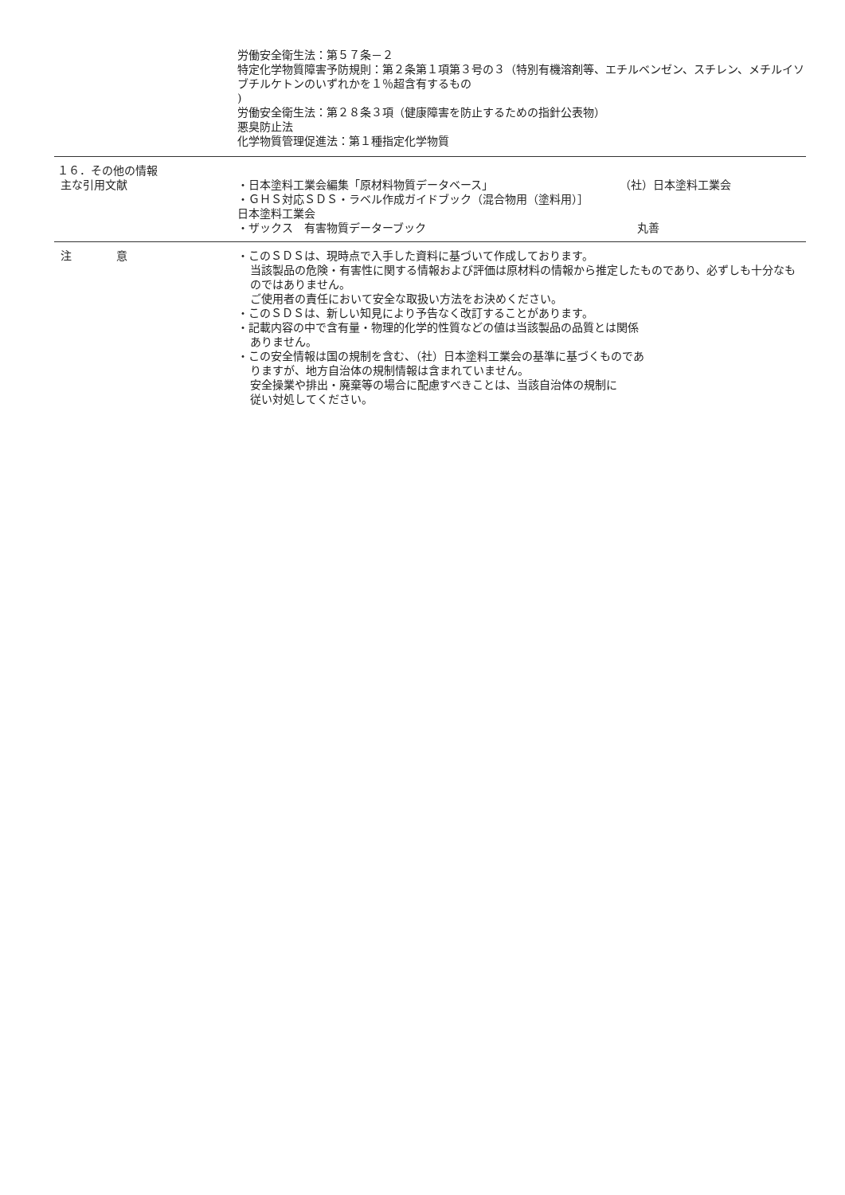労働安全衛生法：第５７条－２
特定化学物質障害予防規則：第２条第１項第３号の３（特別有機溶剤等、エチルベンゼン、スチレン、メチルイソブチルケトンのいずれかを１％超含有するもの
)
労働安全衛生法：第２８条３項（健康障害を防止するための指針公表物）
悪臭防止法
化学物質管理促進法：第１種指定化学物質
１６．その他の情報
主な引用文献
・日本塗料工業会編集「原材料物質データベース」 （社）日本塗料工業会
・ＧＨＳ対応ＳＤＳ・ラベル作成ガイドブック（混合物用（塗料用）］
日本塗料工業会
・ザックス　有害物質データーブック 丸善
注　　　　意 ・このＳＤＳは、現時点で入手した資料に基づいて作成しております。
当該製品の危険・有害性に関する情報および評価は原材料の情報から推定したものであり、必ずしも十分なものではありません。
ご使用者の責任において安全な取扱い方法をお決めください。
・このＳＤＳは、新しい知見により予告なく改訂することがあります。
・記載内容の中で含有量・物理的化学的性質などの値は当該製品の品質とは関係
ありません。
・この安全情報は国の規制を含む、（社）日本塗料工業会の基準に基づくものであ
りますが、地方自治体の規制情報は含まれていません。
安全操業や排出・廃棄等の場合に配慮すべきことは、当該自治体の規制に
従い対処してください。